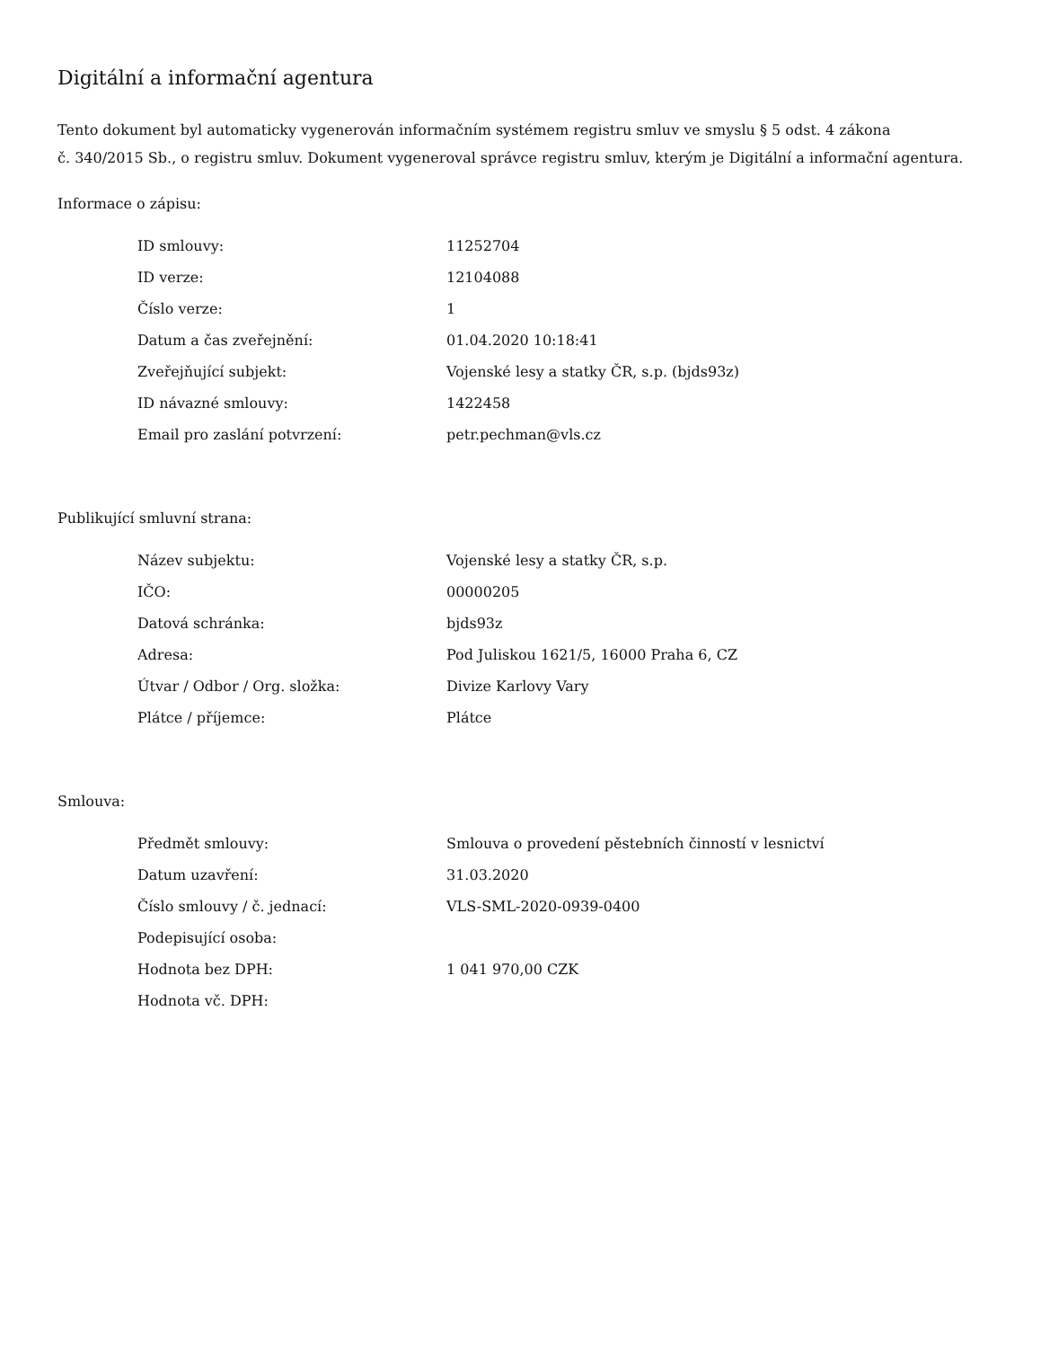Digitální a informační agentura
Tento dokument byl automaticky vygenerován informačním systémem registru smluv ve smyslu § 5 odst. 4 zákona
č. 340/2015 Sb., o registru smluv. Dokument vygeneroval správce registru smluv, kterým je Digitální a informační agentura.
Informace o zápisu:
| ID smlouvy: | 11252704 |
| ID verze: | 12104088 |
| Číslo verze: | 1 |
| Datum a čas zveřejnění: | 01.04.2020 10:18:41 |
| Zveřejňující subjekt: | Vojenské lesy a statky ČR, s.p. (bjds93z) |
| ID návazné smlouvy: | 1422458 |
| Email pro zaslání potvrzení: | petr.pechman@vls.cz |
Publikující smluvní strana:
| Název subjektu: | Vojenské lesy a statky ČR, s.p. |
| IČO: | 00000205 |
| Datová schránka: | bjds93z |
| Adresa: | Pod Juliskou 1621/5, 16000 Praha 6, CZ |
| Útvar / Odbor / Org. složka: | Divize Karlovy Vary |
| Plátce / příjemce: | Plátce |
Smlouva:
| Předmět smlouvy: | Smlouva o provedení pěstebních činností v lesnictví |
| Datum uzavření: | 31.03.2020 |
| Číslo smlouvy / č. jednací: | VLS-SML-2020-0939-0400 |
| Podepisující osoba: | |
| Hodnota bez DPH: | 1 041 970,00 CZK |
| Hodnota vč. DPH: | |